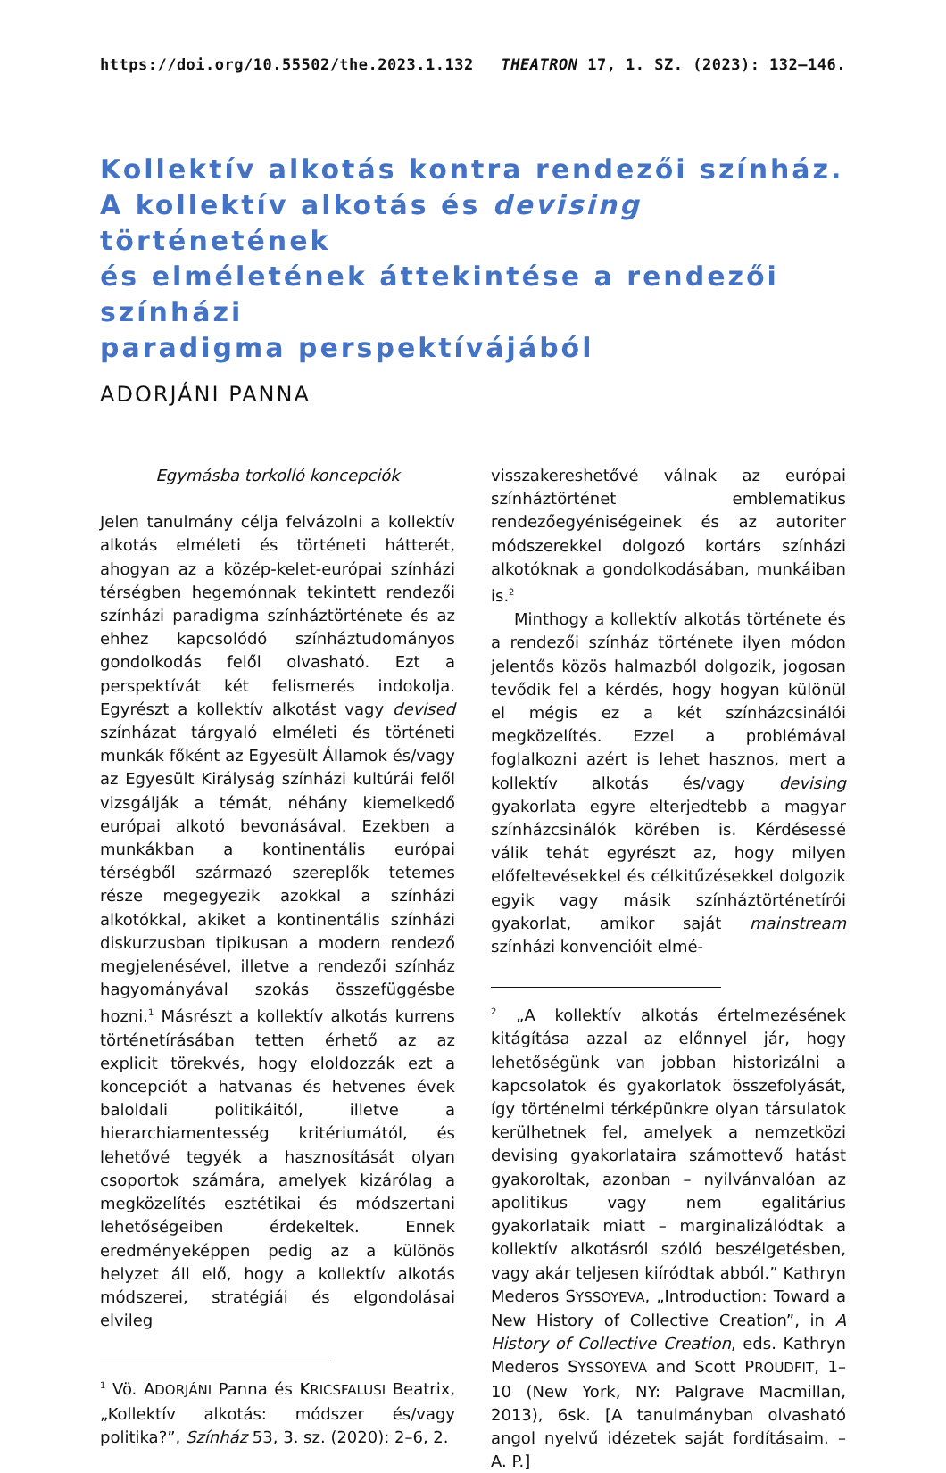https://doi.org/10.55502/the.2023.1.132 THEATRON 17, 1. SZ. (2023): 132–146.
Kollektív alkotás kontra rendezői színház.
A kollektív alkotás és devising történetének
és elméletének áttekintése a rendezői színházi
paradigma perspektívájából
ADORJÁNI PANNA
Egymásba torkolló koncepciók
Jelen tanulmány célja felvázolni a kollektív alkotás elméleti és történeti hátterét, ahogyan az a közép-kelet-európai színházi térségben hegemónnak tekintett rendezői színházi paradigma színháztörténete és az ehhez kapcsolódó színháztudományos gondolkodás felől olvasható. Ezt a perspektívát két felismerés indokolja. Egyrészt a kollektív alkotást vagy devised színházat tárgyaló elméleti és történeti munkák főként az Egyesült Államok és/vagy az Egyesült Királyság színházi kultúrái felől vizsgálják a témát, néhány kiemelkedő európai alkotó bevonásával. Ezekben a munkákban a kontinentális európai térségből származó szereplők tetemes része megegyezik azokkal a színházi alkotókkal, akiket a kontinentális színházi diskurzusban tipikusan a modern rendező megjelenésével, illetve a rendezői színház hagyományával szokás összefüggésbe hozni.<sup>1</sup> Másrészt a kollektív alkotás kurrens történetírásában tetten érhető az az explicit törekvés, hogy eloldozzák ezt a koncepciót a hatvanas és hetvenes évek baloldali politikáitól, illetve a hierarchiamentesség kritériumától, és lehetővé tegyék a hasznosítását olyan csoportok számára, amelyek kizárólag a megközelítés esztétikai és módszertani lehetőségeiben érdekeltek. Ennek eredményeképpen pedig az a különös helyzet áll elő, hogy a kollektív alkotás módszerei, stratégiái és elgondolásai elvileg
<sup>1</sup> Vö. ADORJÁNI Panna és KRICSFALUSI Beatrix, „Kollektív alkotás: módszer és/vagy politika?”, Színház 53, 3. sz. (2020): 2–6, 2.
visszakereshetővé válnak az európai színháztörténet emblematikus rendezőegyéniségeinek és az autoriter módszerekkel dolgozó kortárs színházi alkotóknak a gondolkodásában, munkáiban is.<sup>2</sup>
Minthogy a kollektív alkotás története és a rendezői színház története ilyen módon jelentős közös halmazból dolgozik, jogosan tevődik fel a kérdés, hogy hogyan különül el mégis ez a két színházcsinálói megközelítés. Ezzel a problémával foglalkozni azért is lehet hasznos, mert a kollektív alkotás és/vagy devising gyakorlata egyre elterjedtebb a magyar színházcsinálók körében is. Kérdésessé válik tehát egyrészt az, hogy milyen előfeltevésekkel és célkitűzésekkel dolgozik egyik vagy másik színháztörténetírói gyakorlat, amikor saját mainstream színházi konvencióit elmé-
<sup>2</sup> „A kollektív alkotás értelmezésének kitágítása azzal az előnnyel jár, hogy lehetőségünk van jobban historizálni a kapcsolatok és gyakorlatok összefolyását, így történelmi térképünkre olyan társulatok kerülhetnek fel, amelyek a nemzetközi devising gyakorlataira számottevő hatást gyakoroltak, azonban – nyilvánvalóan az apolitikus vagy nem egalitárius gyakorlataik miatt – marginalizálódtak a kollektív alkotásról szóló beszélgetésben, vagy akár teljesen kiíródtak abból.” Kathryn Mederos SYSSOYEVA, „Introduction: Toward a New History of Collective Creation”, in A History of Collective Creation, eds. Kathryn Mederos SYSSOYEVA and Scott PROUDFIT, 1–10 (New York, NY: Palgrave Macmillan, 2013), 6sk. [A tanulmányban olvasható angol nyelvű idézetek saját fordításaim. – A. P.]